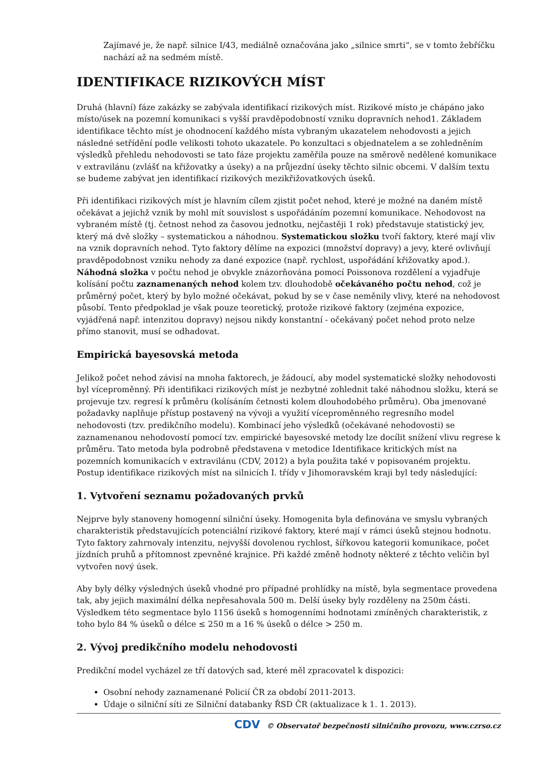Zajímavé je, že např. silnice I/43, mediálně označována jako „silnice smrti“, se v tomto žebříčku nachází až na sedmém místě.
IDENTIFIKACE RIZIKOVÝCH MÍST
Druhá (hlavní) fáze zakázky se zabývala identifikací rizikových míst. Rizikové místo je chápáno jako místo/úsek na pozemní komunikaci s vyšší pravděpodobností vzniku dopravních nehod1. Základem identifikace těchto míst je ohodnocení každého místa vybraným ukazatelem nehodovosti a jejich následné setřídění podle velikosti tohoto ukazatele. Po konzultaci s objednatelem a se zohledněním výsledků přehledu nehodovosti se tato fáze projektu zaměřila pouze na směrově nedělené komunikace v extravilánu (zvlášť na křižovatky a úseky) a na průjezdní úseky těchto silnic obcemi. V dalším textu se budeme zabývat jen identifikací rizikových mezikřižovatkových úseků.
Při identifikaci rizikových míst je hlavním cílem zjistit počet nehod, které je možné na daném místě očekávat a jejichž vznik by mohl mít souvislost s uspořádáním pozemní komunikace. Nehodovost na vybraném místě (tj. četnost nehod za časovou jednotku, nejčastěji 1 rok) představuje statistický jev, který má dvě složky – systematickou a náhodnou. Systematickou složku tvoří faktory, které mají vliv na vznik dopravních nehod. Tyto faktory dělíme na expozici (množství dopravy) a jevy, které ovlivňují pravděpodobnost vzniku nehody za dané expozice (např. rychlost, uspořádání křižovatky apod.). Náhodná složka v počtu nehod je obvykle znázorňována pomocí Poissonova rozdělení a vyjadřuje kolísání počtu zaznamenaných nehod kolem tzv. dlouhodobě očekávaného počtu nehod, což je průměrný počet, který by bylo možné očekávat, pokud by se v čase neměnily vlivy, které na nehodovost působí. Tento předpoklad je však pouze teoretický, protože rizikové faktory (zejména expozice, vyjádřená např. intenzitou dopravy) nejsou nikdy konstantní - očekávaný počet nehod proto nelze přímo stanovit, musí se odhadovat.
Empirická bayesovská metoda
Jelikož počet nehod závisí na mnoha faktorech, je žádoucí, aby model systematické složky nehodovosti byl víceproměnný. Při identifikaci rizikových míst je nezbytné zohlednit také náhodnou složku, která se projevuje tzv. regresí k průměru (kolísáním četnosti kolem dlouhodobého průměru). Oba jmenované požadavky naplňuje přístup postavený na vývoji a využití víceproměnného regresního model nehodovosti (tzv. predikčního modelu). Kombinací jeho výsledků (očekávané nehodovosti) se zaznamenanou nehodovostí pomocí tzv. empirické bayesovské metody lze docílit snížení vlivu regrese k průměru. Tato metoda byla podrobně představena v metodice Identifikace kritických míst na pozemních komunikacích v extravilánu (CDV, 2012) a byla použita také v popisovaném projektu. Postup identifikace rizikových míst na silnicích I. třídy v Jihomoravském kraji byl tedy následující:
1. Vytvoření seznamu požadovaných prvků
Nejprve byly stanoveny homogenní silniční úseky. Homogenita byla definována ve smyslu vybraných charakteristik představujících potenciální rizikové faktory, které mají v rámci úseků stejnou hodnotu. Tyto faktory zahrnovaly intenzitu, nejvyšší dovolenou rychlost, šířkovou kategorii komunikace, počet jízdních pruhů a přítomnost zpevněné krajnice. Při každé změně hodnoty některé z těchto veličin byl vytvořen nový úsek.
Aby byly délky výsledných úseků vhodné pro případné prohlídky na místě, byla segmentace provedena tak, aby jejich maximální délka nepřesahovala 500 m. Delší úseky byly rozděleny na 250m části. Výsledkem této segmentace bylo 1156 úseků s homogenními hodnotami zmíněných charakteristik, z toho bylo 84 % úseků o délce ≤ 250 m a 16 % úseků o délce > 250 m.
2. Vývoj predikčního modelu nehodovosti
Predikční model vycházel ze tří datových sad, které měl zpracovatel k dispozici:
Osobní nehody zaznamenané Policií ČR za období 2011-2013.
Údaje o silniční síti ze Silniční databanky ŘSD ČR (aktualizace k 1. 1. 2013).
CDV © Observatoř bezpečnosti silničního provozu, www.czrso.cz